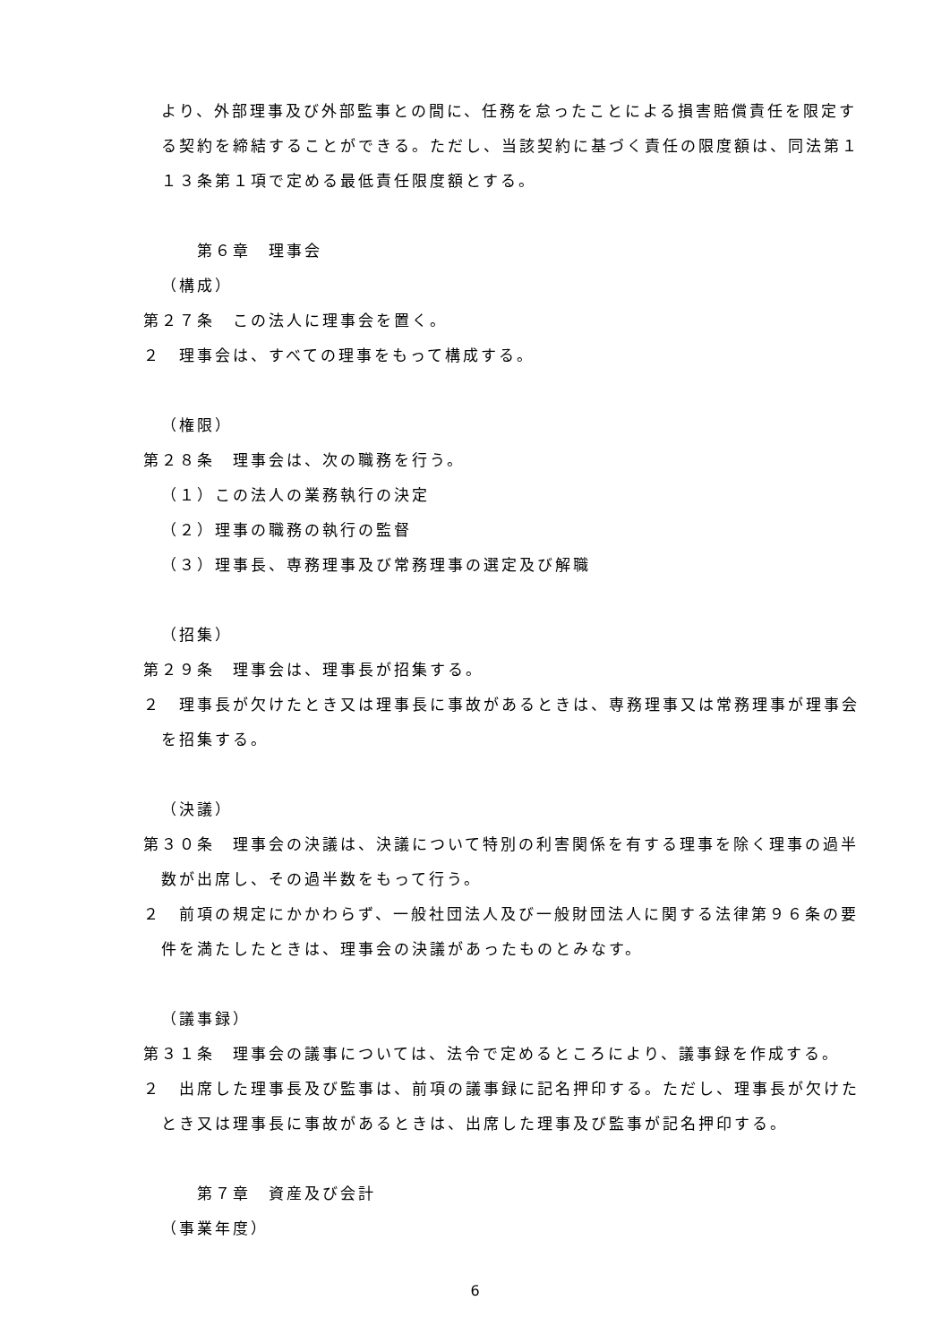より、外部理事及び外部監事との間に、任務を怠ったことによる損害賠償責任を限定する契約を締結することができる。ただし、当該契約に基づく責任の限度額は、同法第１１３条第１項で定める最低責任限度額とする。
第６章　理事会
（構成）
第２７条　この法人に理事会を置く。
２　理事会は、すべての理事をもって構成する。
（権限）
第２８条　理事会は、次の職務を行う。
（１）この法人の業務執行の決定
（２）理事の職務の執行の監督
（３）理事長、専務理事及び常務理事の選定及び解職
（招集）
第２９条　理事会は、理事長が招集する。
２　理事長が欠けたとき又は理事長に事故があるときは、専務理事又は常務理事が理事会を招集する。
（決議）
第３０条　理事会の決議は、決議について特別の利害関係を有する理事を除く理事の過半数が出席し、その過半数をもって行う。
２　前項の規定にかかわらず、一般社団法人及び一般財団法人に関する法律第９６条の要件を満たしたときは、理事会の決議があったものとみなす。
（議事録）
第３１条　理事会の議事については、法令で定めるところにより、議事録を作成する。
２　出席した理事長及び監事は、前項の議事録に記名押印する。ただし、理事長が欠けたとき又は理事長に事故があるときは、出席した理事及び監事が記名押印する。
第７章　資産及び会計
（事業年度）
6